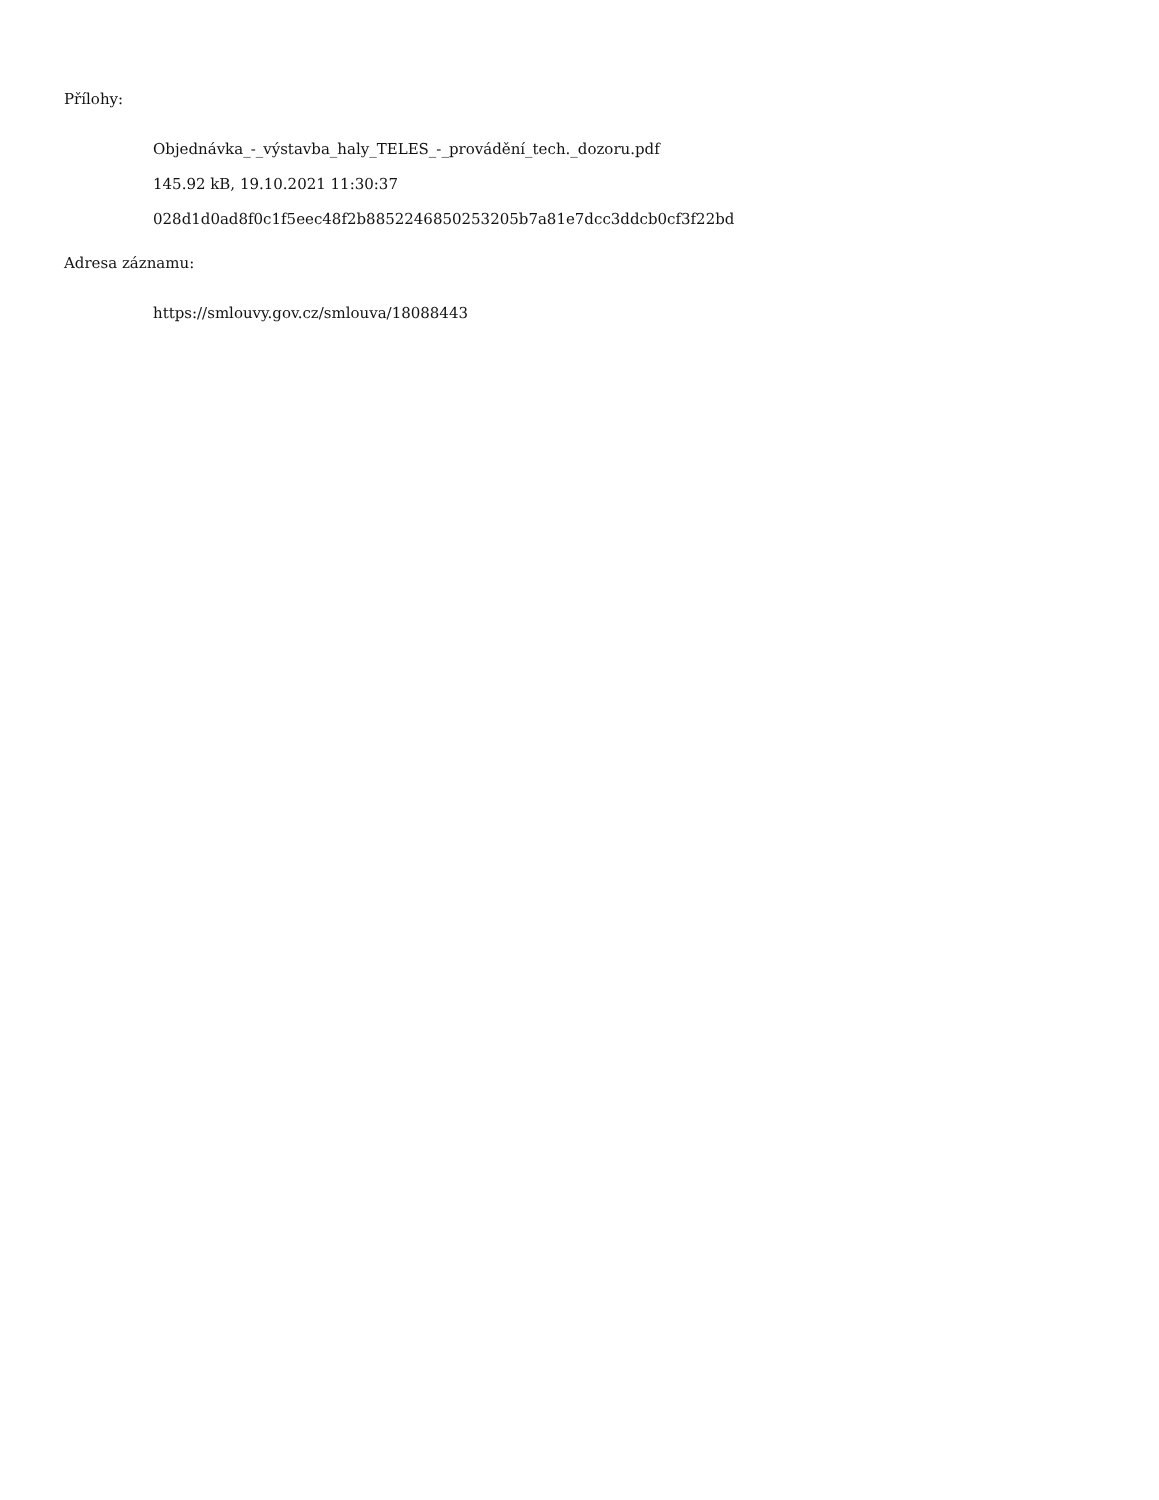Přílohy:
Objednávka_-_výstavba_haly_TELES_-_provádění_tech._dozoru.pdf
145.92 kB, 19.10.2021 11:30:37
028d1d0ad8f0c1f5eec48f2b8852246850253205b7a81e7dcc3ddcb0cf3f22bd
Adresa záznamu:
https://smlouvy.gov.cz/smlouva/18088443